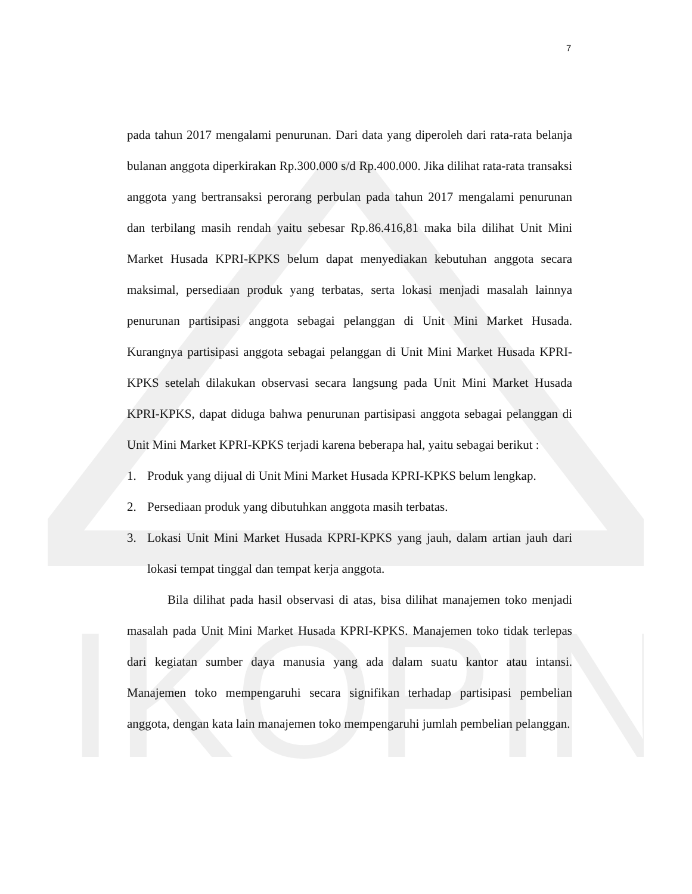IKOPIN
7
pada tahun 2017 mengalami penurunan. Dari data yang diperoleh dari rata-rata belanja bulanan anggota diperkirakan Rp.300.000 s/d Rp.400.000. Jika dilihat rata-rata transaksi anggota yang bertransaksi perorang perbulan pada tahun 2017 mengalami penurunan dan terbilang masih rendah yaitu sebesar Rp.86.416,81 maka bila dilihat Unit Mini Market Husada KPRI-KPKS belum dapat menyediakan kebutuhan anggota secara maksimal, persediaan produk yang terbatas, serta lokasi menjadi masalah lainnya penurunan partisipasi anggota sebagai pelanggan di Unit Mini Market Husada. Kurangnya partisipasi anggota sebagai pelanggan di Unit Mini Market Husada KPRI-KPKS setelah dilakukan observasi secara langsung pada Unit Mini Market Husada KPRI-KPKS, dapat diduga bahwa penurunan partisipasi anggota sebagai pelanggan di Unit Mini Market KPRI-KPKS terjadi karena beberapa hal, yaitu sebagai berikut :
1. Produk yang dijual di Unit Mini Market Husada KPRI-KPKS belum lengkap.
2. Persediaan produk yang dibutuhkan anggota masih terbatas.
3. Lokasi Unit Mini Market Husada KPRI-KPKS yang jauh, dalam artian jauh dari lokasi tempat tinggal dan tempat kerja anggota.
Bila dilihat pada hasil observasi di atas, bisa dilihat manajemen toko menjadi masalah pada Unit Mini Market Husada KPRI-KPKS. Manajemen toko tidak terlepas dari kegiatan sumber daya manusia yang ada dalam suatu kantor atau intansi. Manajemen toko mempengaruhi secara signifikan terhadap partisipasi pembelian anggota, dengan kata lain manajemen toko mempengaruhi jumlah pembelian pelanggan.